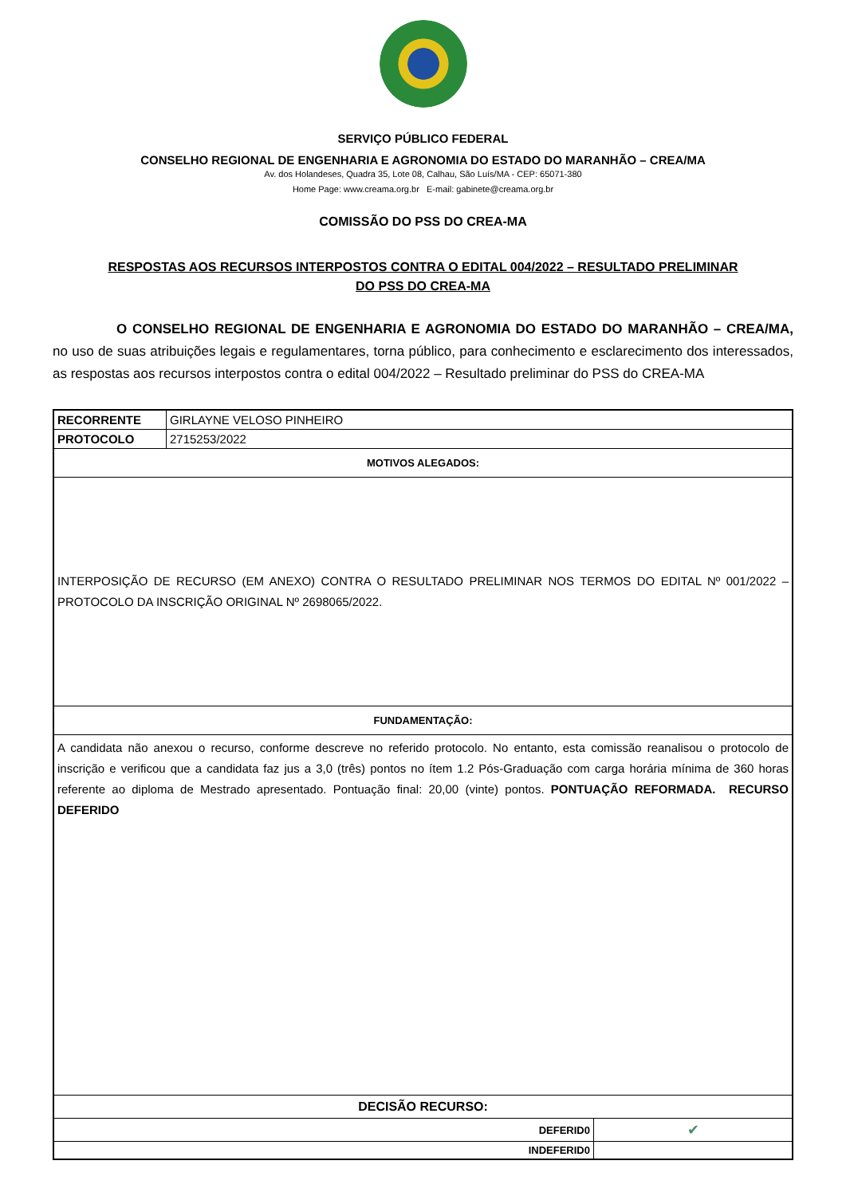SERVIÇO PÚBLICO FEDERAL
CONSELHO REGIONAL DE ENGENHARIA E AGRONOMIA DO ESTADO DO MARANHÃO – CREA/MA
Av. dos Holandeses, Quadra 35, Lote 08, Calhau, São Luís/MA - CEP: 65071-380
Home Page: www.creama.org.br E-mail: gabinete@creama.org.br
COMISSÃO DO PSS DO CREA-MA
RESPOSTAS AOS RECURSOS INTERPOSTOS CONTRA O EDITAL 004/2022 – RESULTADO PRELIMINAR
DO PSS DO CREA-MA
O CONSELHO REGIONAL DE ENGENHARIA E AGRONOMIA DO ESTADO DO MARANHÃO – CREA/MA, no uso de suas atribuições legais e regulamentares, torna público, para conhecimento e esclarecimento dos interessados, as respostas aos recursos interpostos contra o edital 004/2022 – Resultado preliminar do PSS do CREA-MA
| RECORRENTE | GIRLAYNE VELOSO PINHEIRO | |
| PROTOCOLO | 2715253/2022 | |
| MOTIVOS ALEGADOS: | | |
| INTERPOSIÇÃO DE RECURSO (EM ANEXO) CONTRA O RESULTADO PRELIMINAR NOS TERMOS DO EDITAL Nº 001/2022 – PROTOCOLO DA INSCRIÇÃO ORIGINAL Nº 2698065/2022. | | |
| FUNDAMENTAÇÃO: | | |
| A candidata não anexou o recurso, conforme descreve no referido protocolo. No entanto, esta comissão reanalisou o protocolo de inscrição e verificou que a candidata faz jus a 3,0 (três) pontos no ítem 1.2 Pós-Graduação com carga horária mínima de 360 horas referente ao diploma de Mestrado apresentado. Pontuação final: 20,00 (vinte) pontos. PONTUAÇÃO REFORMADA. RECURSO DEFERIDO | | |
| DECISÃO RECURSO: | | |
| DEFERID0 | | ✔ |
| INDEFERID0 | | |